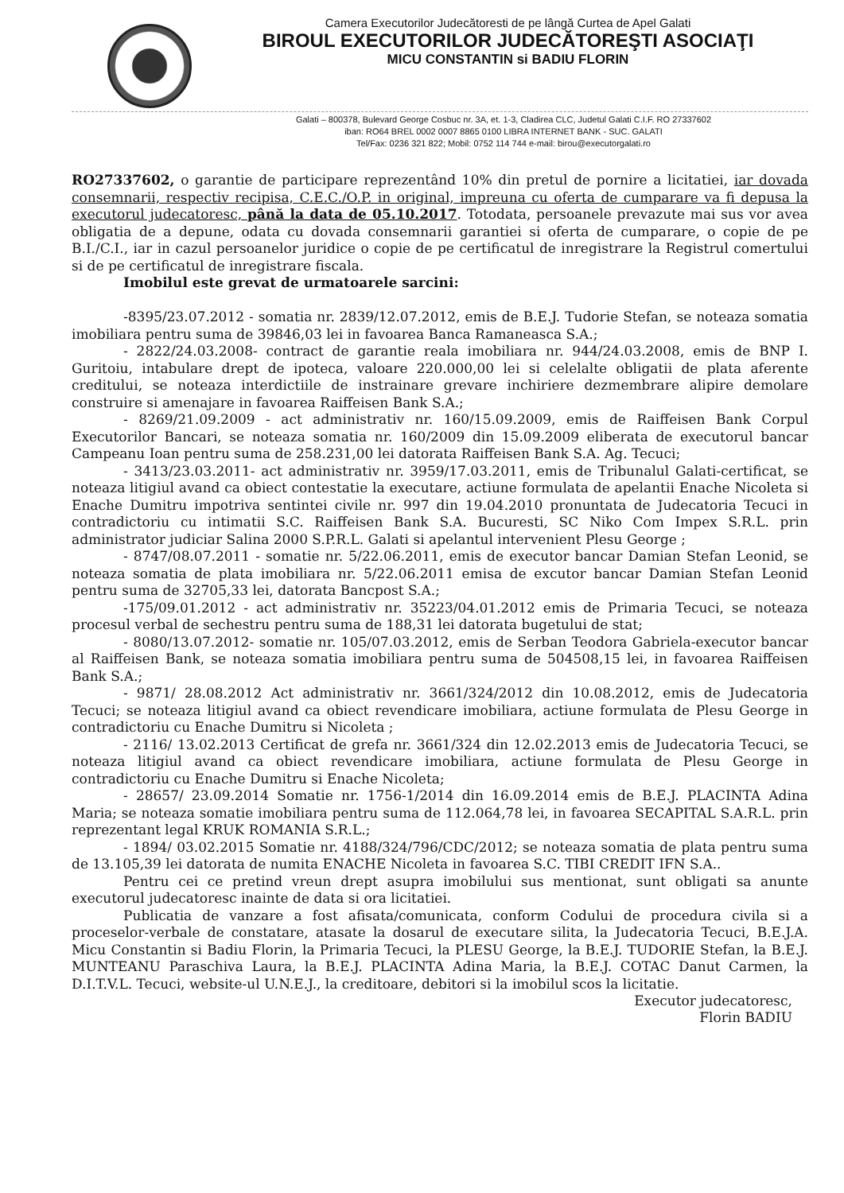Camera Executorilor Judecătoresti de pe lângă Curtea de Apel Galati
BIROUL EXECUTORILOR JUDECĂTOREŞTI ASOCIAŢI
MICU CONSTANTIN si BADIU FLORIN
Galati – 800378, Bulevard George Cosbuc nr. 3A, et. 1-3, Cladirea CLC, Judetul Galati C.I.F. RO 27337602
iban: RO64 BREL 0002 0007 8865 0100 LIBRA INTERNET BANK - SUC. GALATI
Tel/Fax: 0236 321 822; Mobil: 0752 114 744 e-mail: birou@executorgalati.ro
RO27337602, o garantie de participare reprezentând 10% din pretul de pornire a licitatiei, iar dovada consemnarii, respectiv recipisa, C.E.C./O.P. in original, impreuna cu oferta de cumparare va fi depusa la executorul judecatoresc, până la data de 05.10.2017. Totodata, persoanele prevazute mai sus vor avea obligatia de a depune, odata cu dovada consemnarii garantiei si oferta de cumparare, o copie de pe B.I./C.I., iar in cazul persoanelor juridice o copie de pe certificatul de inregistrare la Registrul comertului si de pe certificatul de inregistrare fiscala.
Imobilul este grevat de urmatoarele sarcini:
-8395/23.07.2012 - somatia nr. 2839/12.07.2012, emis de B.E.J. Tudorie Stefan, se noteaza somatia imobiliara pentru suma de 39846,03 lei in favoarea Banca Ramaneasca S.A.;
- 2822/24.03.2008- contract de garantie reala imobiliara nr. 944/24.03.2008, emis de BNP I. Guritoiu, intabulare drept de ipoteca, valoare 220.000,00 lei si celelalte obligatii de plata aferente creditului, se noteaza interdictiile de instrainare grevare inchiriere dezmembrare alipire demolare construire si amenajare in favoarea Raiffeisen Bank S.A.;
- 8269/21.09.2009 - act administrativ nr. 160/15.09.2009, emis de Raiffeisen Bank Corpul Executorilor Bancari, se noteaza somatia nr. 160/2009 din 15.09.2009 eliberata de executorul bancar Campeanu Ioan pentru suma de 258.231,00 lei datorata Raiffeisen Bank S.A. Ag. Tecuci;
- 3413/23.03.2011- act administrativ nr. 3959/17.03.2011, emis de Tribunalul Galati-certificat, se noteaza litigiul avand ca obiect contestatie la executare, actiune formulata de apelantii Enache Nicoleta si Enache Dumitru impotriva sentintei civile nr. 997 din 19.04.2010 pronuntata de Judecatoria Tecuci in contradictoriu cu intimatii S.C. Raiffeisen Bank S.A. Bucuresti, SC Niko Com Impex S.R.L. prin administrator judiciar Salina 2000 S.P.R.L. Galati si apelantul intervenient Plesu George ;
- 8747/08.07.2011 - somatie nr. 5/22.06.2011, emis de executor bancar Damian Stefan Leonid, se noteaza somatia de plata imobiliara nr. 5/22.06.2011 emisa de excutor bancar Damian Stefan Leonid pentru suma de 32705,33 lei, datorata Bancpost S.A.;
-175/09.01.2012 - act administrativ nr. 35223/04.01.2012 emis de Primaria Tecuci, se noteaza procesul verbal de sechestru pentru suma de 188,31 lei datorata bugetului de stat;
- 8080/13.07.2012- somatie nr. 105/07.03.2012, emis de Serban Teodora Gabriela-executor bancar al Raiffeisen Bank, se noteaza somatia imobiliara pentru suma de 504508,15 lei, in favoarea Raiffeisen Bank S.A.;
- 9871/ 28.08.2012 Act administrativ nr. 3661/324/2012 din 10.08.2012, emis de Judecatoria Tecuci; se noteaza litigiul avand ca obiect revendicare imobiliara, actiune formulata de Plesu George in contradictoriu cu Enache Dumitru si Nicoleta ;
- 2116/ 13.02.2013 Certificat de grefa nr. 3661/324 din 12.02.2013 emis de Judecatoria Tecuci, se noteaza litigiul avand ca obiect revendicare imobiliara, actiune formulata de Plesu George in contradictoriu cu Enache Dumitru si Enache Nicoleta;
- 28657/ 23.09.2014 Somatie nr. 1756-1/2014 din 16.09.2014 emis de B.E.J. PLACINTA Adina Maria; se noteaza somatie imobiliara pentru suma de 112.064,78 lei, in favoarea SECAPITAL S.A.R.L. prin reprezentant legal KRUK ROMANIA S.R.L.;
- 1894/ 03.02.2015 Somatie nr. 4188/324/796/CDC/2012; se noteaza somatia de plata pentru suma de 13.105,39 lei datorata de numita ENACHE Nicoleta in favoarea S.C. TIBI CREDIT IFN S.A..
Pentru cei ce pretind vreun drept asupra imobilului sus mentionat, sunt obligati sa anunte executorul judecatoresc inainte de data si ora licitatiei.
Publicatia de vanzare a fost afisata/comunicata, conform Codului de procedura civila si a proceselor-verbale de constatare, atasate la dosarul de executare silita, la Judecatoria Tecuci, B.E.J.A. Micu Constantin si Badiu Florin, la Primaria Tecuci, la PLESU George, la B.E.J. TUDORIE Stefan, la B.E.J. MUNTEANU Paraschiva Laura, la B.E.J. PLACINTA Adina Maria, la B.E.J. COTAC Danut Carmen, la D.I.T.V.L. Tecuci, website-ul U.N.E.J., la creditoare, debitori si la imobilul scos la licitatie.
Executor judecatoresc,
Florin BADIU